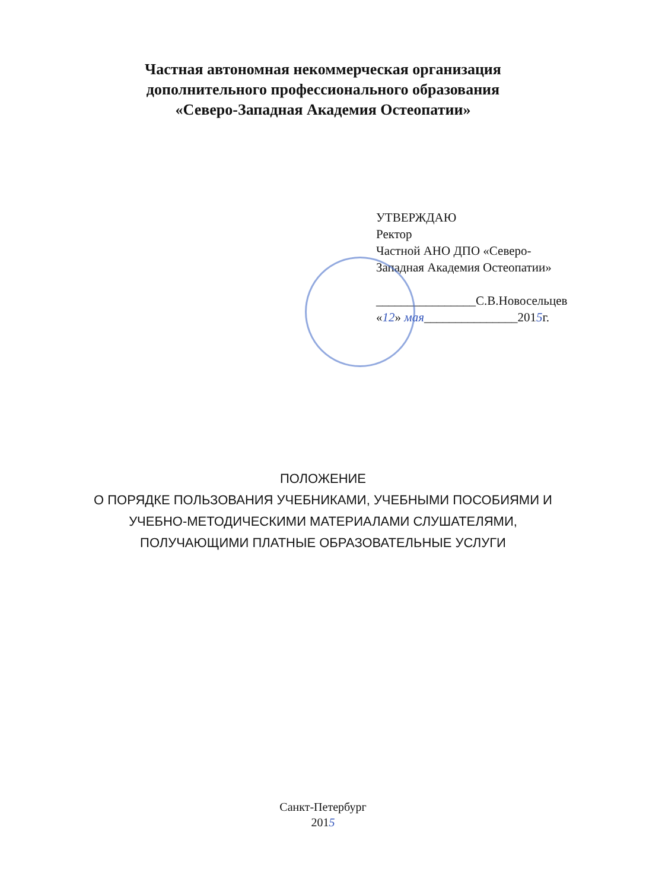Частная автономная некоммерческая организация
дополнительного профессионального образования
«Северо-Западная Академия Остеопатии»
УТВЕРЖДАЮ
Ректор
Частной АНО ДПО «Северо-
Западная Академия Остеопатии»
________________С.В.Новосельцев
«12» мая_______________2015г.
ПОЛОЖЕНИЕ
О ПОРЯДКЕ ПОЛЬЗОВАНИЯ УЧЕБНИКАМИ, УЧЕБНЫМИ ПОСОБИЯМИ И
УЧЕБНО-МЕТОДИЧЕСКИМИ МАТЕРИАЛАМИ СЛУШАТЕЛЯМИ,
ПОЛУЧАЮЩИМИ ПЛАТНЫЕ ОБРАЗОВАТЕЛЬНЫЕ УСЛУГИ
Санкт-Петербург
2015